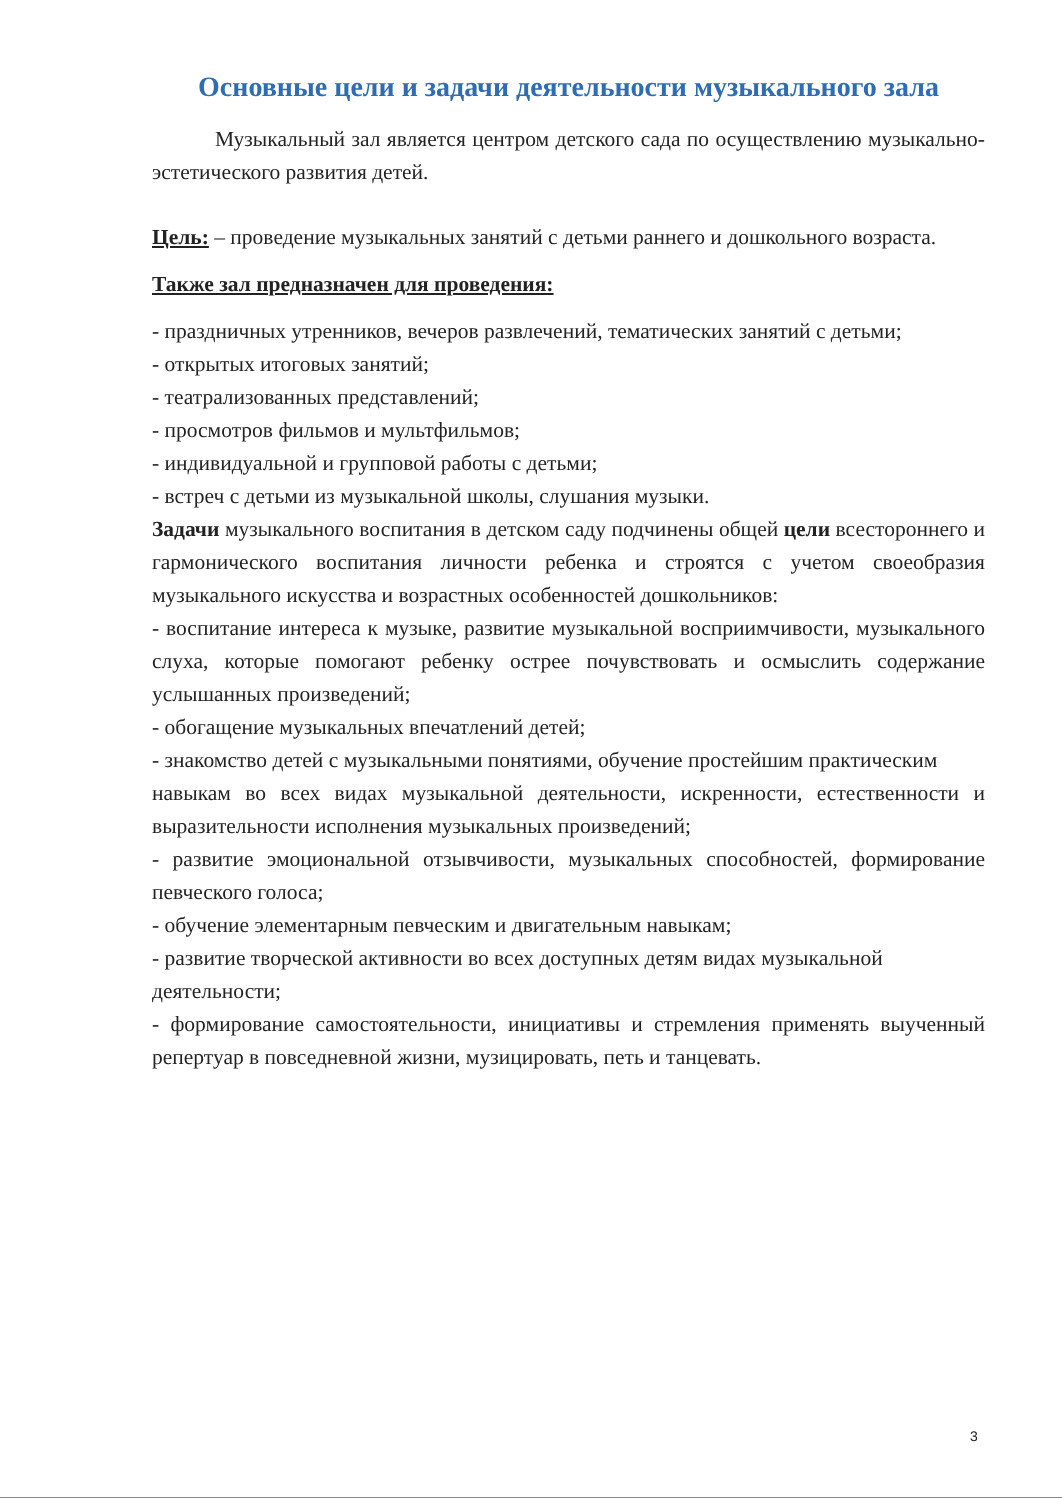Основные цели и задачи деятельности музыкального зала
Музыкальный зал является центром детского сада по осуществлению музыкально-эстетического развития детей.
Цель: – проведение музыкальных занятий с детьми раннего и дошкольного возраста.
Также зал предназначен для проведения:
- праздничных утренников, вечеров развлечений, тематических занятий с детьми;
- открытых итоговых занятий;
- театрализованных представлений;
- просмотров фильмов и мультфильмов;
- индивидуальной и групповой работы с детьми;
- встреч с детьми из музыкальной школы, слушания музыки.
Задачи музыкального воспитания в детском саду подчинены общей цели всестороннего и гармонического воспитания личности ребенка и строятся с учетом своеобразия музыкального искусства и возрастных особенностей дошкольников:
- воспитание интереса к музыке, развитие музыкальной восприимчивости, музыкального слуха, которые помогают ребенку острее почувствовать и осмыслить содержание услышанных произведений;
- обогащение музыкальных впечатлений детей;
- знакомство детей с музыкальными понятиями, обучение простейшим практическим
навыкам во всех видах музыкальной деятельности, искренности, естественности и выразительности исполнения музыкальных произведений;
- развитие эмоциональной отзывчивости, музыкальных способностей, формирование певческого голоса;
- обучение элементарным певческим и двигательным навыкам;
- развитие творческой активности во всех доступных детям видах музыкальной
деятельности;
- формирование самостоятельности, инициативы и стремления применять выученный репертуар в повседневной жизни, музицировать, петь и танцевать.
3